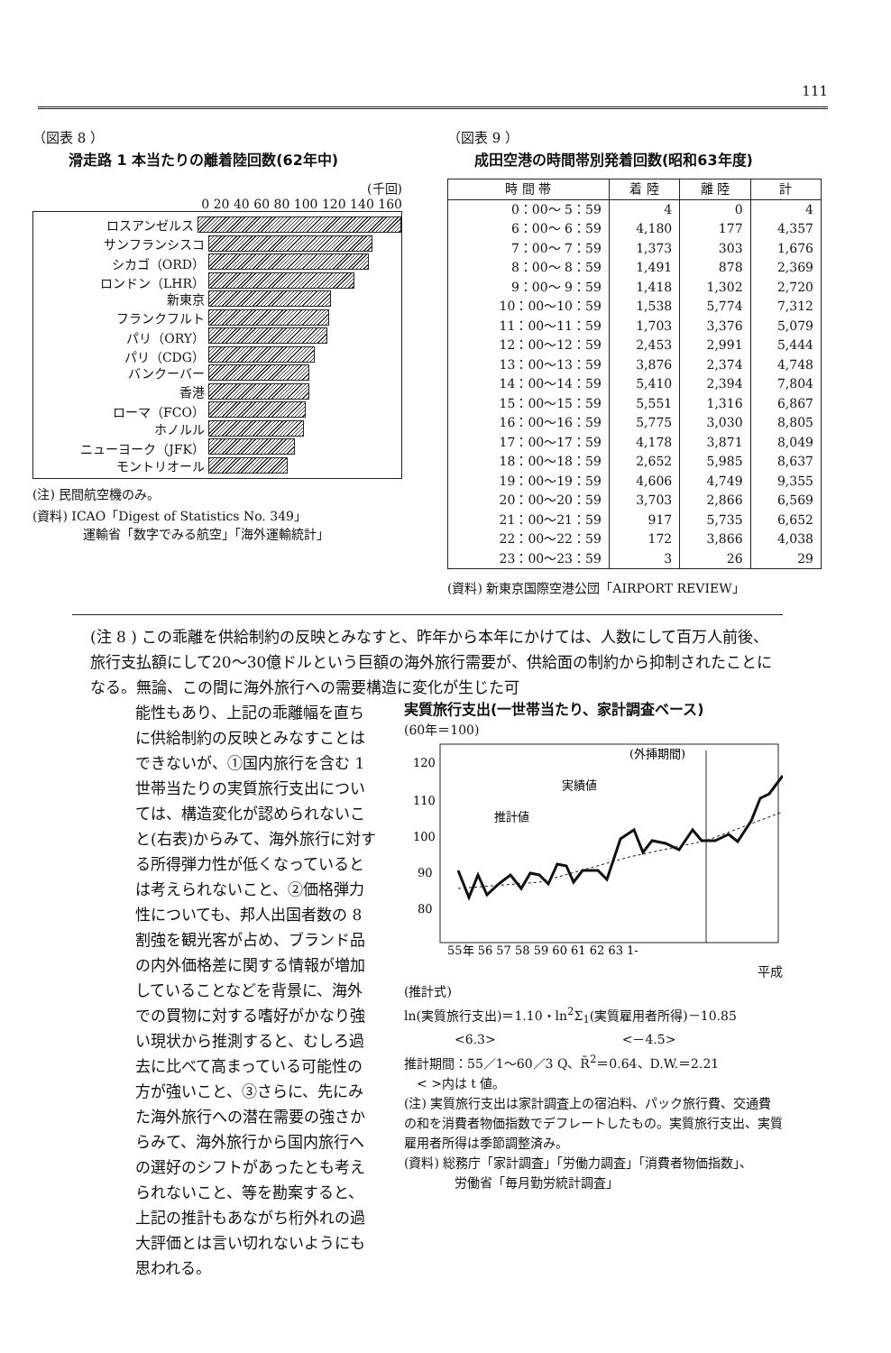111
（図表 8 ）
滑走路 1 本当たりの離着陸回数(62年中)
(千回)
0 20 40 60 80 100 120 140 160
ロスアンゼルス
サンフランシスコ
シカゴ（ORD）
ロンドン（LHR）
新東京
フランクフルト
パリ（ORY）
パリ（CDG）
バンクーバー
香港
ローマ（FCO）
ホノルル
ニューヨーク（JFK）
モントリオール
(注) 民間航空機のみ。
(資料) ICAO「Digest of Statistics No. 349」
　　　　運輸省「数字でみる航空」「海外運輸統計」
（図表 9 ）
成田空港の時間帯別発着回数(昭和63年度)
| 時 間 帯 | 着 陸 | 離 陸 | 計 |
| --- | --- | --- | --- |
| 0：00～ 5：59 | 4 | 0 | 4 |
| 6：00～ 6：59 | 4,180 | 177 | 4,357 |
| 7：00～ 7：59 | 1,373 | 303 | 1,676 |
| 8：00～ 8：59 | 1,491 | 878 | 2,369 |
| 9：00～ 9：59 | 1,418 | 1,302 | 2,720 |
| 10：00～10：59 | 1,538 | 5,774 | 7,312 |
| 11：00～11：59 | 1,703 | 3,376 | 5,079 |
| 12：00～12：59 | 2,453 | 2,991 | 5,444 |
| 13：00～13：59 | 3,876 | 2,374 | 4,748 |
| 14：00～14：59 | 5,410 | 2,394 | 7,804 |
| 15：00～15：59 | 5,551 | 1,316 | 6,867 |
| 16：00～16：59 | 5,775 | 3,030 | 8,805 |
| 17：00～17：59 | 4,178 | 3,871 | 8,049 |
| 18：00～18：59 | 2,652 | 5,985 | 8,637 |
| 19：00～19：59 | 4,606 | 4,749 | 9,355 |
| 20：00～20：59 | 3,703 | 2,866 | 6,569 |
| 21：00～21：59 | 917 | 5,735 | 6,652 |
| 22：00～22：59 | 172 | 3,866 | 4,038 |
| 23：00～23：59 | 3 | 26 | 29 |
(資料) 新東京国際空港公団「AIRPORT REVIEW」
(注 8 ) この乖離を供給制約の反映とみなすと、昨年から本年にかけては、人数にして百万人前後、旅行支払額にして20～30億ドルという巨額の海外旅行需要が、供給面の制約から抑制されたことになる。無論、この間に海外旅行への需要構造に変化が生じた可
能性もあり、上記の乖離幅を直ちに供給制約の反映とみなすことはできないが、①国内旅行を含む 1 世帯当たりの実質旅行支出については、構造変化が認められないこと(右表)からみて、海外旅行に対する所得弾力性が低くなっているとは考えられないこと、②価格弾力性についても、邦人出国者数の 8 割強を観光客が占め、ブランド品の内外価格差に関する情報が増加していることなどを背景に、海外での買物に対する嗜好がかなり強い現状から推測すると、むしろ過去に比べて高まっている可能性の方が強いこと、③さらに、先にみた海外旅行への潜在需要の強さからみて、海外旅行から国内旅行への選好のシフトがあったとも考えられないこと、等を勘案すると、上記の推計もあながち桁外れの過大評価とは言い切れないようにも思われる。
実質旅行支出(一世帯当たり、家計調査ベース)
(60年＝100)
120
110
100
90
80
(外挿期間)
実績値
推計値
55年 56 57 58 59 60 61 62 63 1-
平成
(推計式)
ln(実質旅行支出)＝1.10・ln<sup>2</sup>Σ<sub>1</sub>(実質雇用者所得)－10.85
　　　　<6.3>　　　　　　　　　　<－4.5>
推計期間：55／1～60／3 Q、R̄<sup>2</sup>＝0.64、D.W.＝2.21
　< >内は t 値。
(注) 実質旅行支出は家計調査上の宿泊料、パック旅行費、交通費の和を消費者物価指数でデフレートしたもの。実質旅行支出、実質雇用者所得は季節調整済み。
(資料) 総務庁「家計調査」「労働力調査」「消費者物価指数」、
　　　　労働省「毎月勤労統計調査」